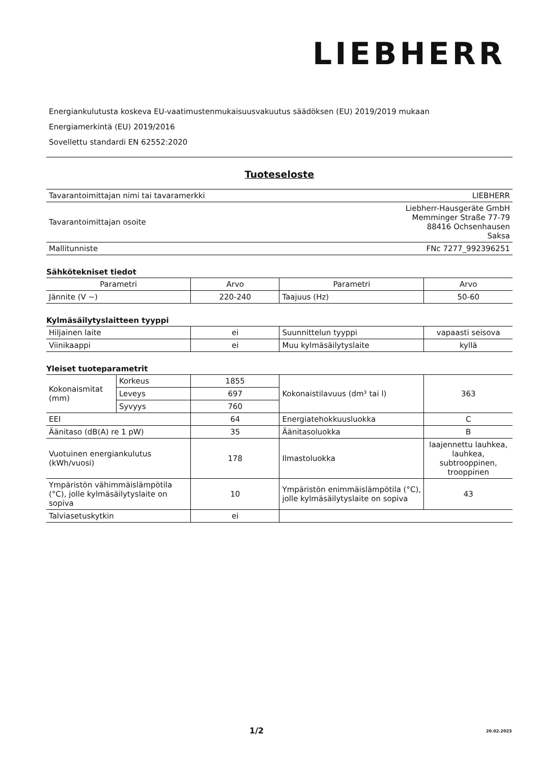LIEBHERR
Energiankulutusta koskeva EU-vaatimustenmukaisuusvakuutus säädöksen (EU) 2019/2019 mukaan
Energiamerkintä (EU) 2019/2016
Sovellettu standardi EN 62552:2020
Tuoteseloste
| Tavarantoimittajan nimi tai tavaramerkki | LIEBHERR |
| Tavarantoimittajan osoite | Liebherr-Hausgeräte GmbH Memminger Straße 77-79 88416 Ochsenhausen Saksa |
| Mallitunniste | FNc 7277_992396251 |
Sähkötekniset tiedot
| Parametri | Arvo | Parametri | Arvo |
| --- | --- | --- | --- |
| Jännite (V ~) | 220-240 | Taajuus (Hz) | 50-60 |
Kylmäsäilytyslaitteen tyyppi
| Hiljainen laite | ei | Suunnittelun tyyppi | vapaasti seisova |
| Viinikaappi | ei | Muu kylmäsäilytyslaite | kyllä |
Yleiset tuoteparametrit
| Kokonaismitat (mm) | Korkeus | 1855 | Kokonaistilavuus (dm³ tai l) | 363 |
| | Leveys | 697 | | |
| | Syvyys | 760 | | |
| EEI | | 64 | Energiatehokkuusluokka | C |
| Äänitaso (dB(A) re 1 pW) | | 35 | Äänitasoluokka | B |
| Vuotuinen energiankulutus (kWh/vuosi) | | 178 | Ilmastoluokka | laajennettu lauhkea, lauhkea, subtrooppinen, trooppinen |
| Ympäristön vähimmäislämpötila (°C), jolle kylmäsäilytyslaite on sopiva | | 10 | Ympäristön enimmäislämpötila (°C), jolle kylmäsäilytyslaite on sopiva | 43 |
| Talviasetuskytkin | | ei | | |
1/2 20.02.2023